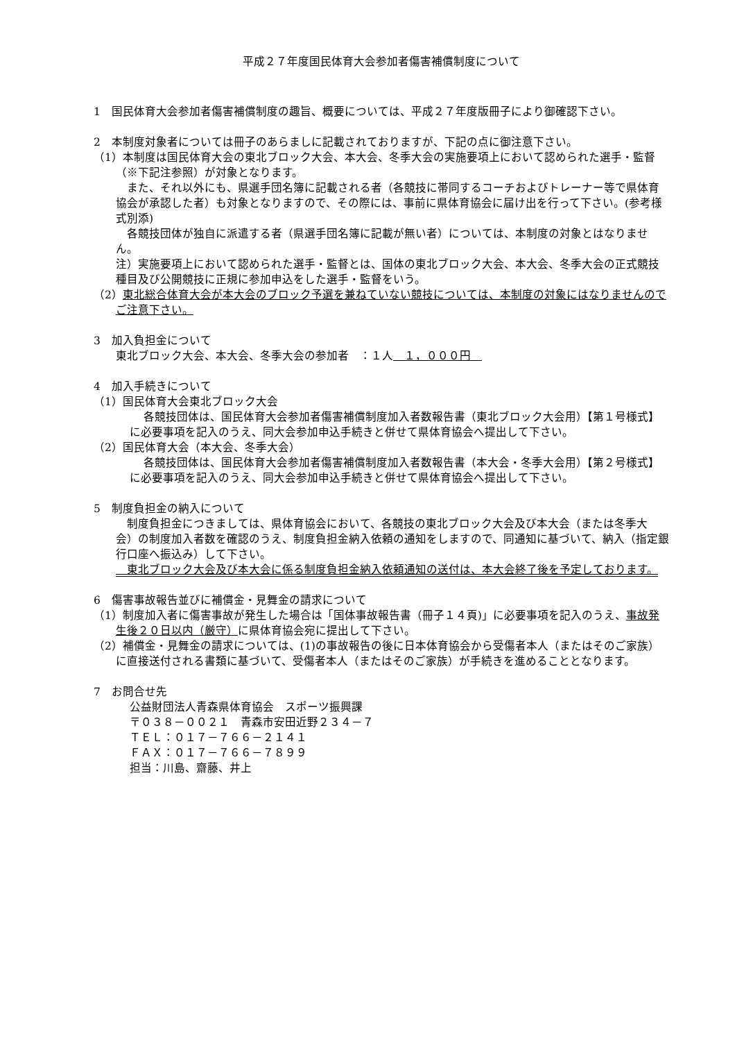平成２７年度国民体育大会参加者傷害補償制度について
1　国民体育大会参加者傷害補償制度の趣旨、概要については、平成２７年度版冊子により御確認下さい。
2　本制度対象者については冊子のあらましに記載されておりますが、下記の点に御注意下さい。
（1）本制度は国民体育大会の東北ブロック大会、本大会、冬季大会の実施要項上において認められた選手・監督（※下記注参照）が対象となります。
　また、それ以外にも、県選手団名簿に記載される者（各競技に帯同するコーチおよびトレーナー等で県体育協会が承認した者）も対象となりますので、その際には、事前に県体育協会に届け出を行って下さい。(参考様式別添)
　各競技団体が独自に派遣する者（県選手団名簿に記載が無い者）については、本制度の対象とはなりません。
注）実施要項上において認められた選手・監督とは、国体の東北ブロック大会、本大会、冬季大会の正式競技種目及び公開競技に正規に参加申込をした選手・監督をいう。
（2）東北総合体育大会が本大会のブロック予選を兼ねていない競技については、本制度の対象にはなりませんのでご注意下さい。
3　加入負担金について
東北ブロック大会、本大会、冬季大会の参加者　：１人　１，０００円　
4　加入手続きについて
（1）国民体育大会東北ブロック大会
各競技団体は、国民体育大会参加者傷害補償制度加入者数報告書（東北ブロック大会用）【第１号様式】に必要事項を記入のうえ、同大会参加申込手続きと併せて県体育協会へ提出して下さい。
（2）国民体育大会（本大会、冬季大会）
各競技団体は、国民体育大会参加者傷害補償制度加入者数報告書（本大会・冬季大会用）【第２号様式】に必要事項を記入のうえ、同大会参加申込手続きと併せて県体育協会へ提出して下さい。
5　制度負担金の納入について
　制度負担金につきましては、県体育協会において、各競技の東北ブロック大会及び本大会（または冬季大会）の制度加入者数を確認のうえ、制度負担金納入依頼の通知をしますので、同通知に基づいて、納入（指定銀行口座へ振込み）して下さい。
　東北ブロック大会及び本大会に係る制度負担金納入依頼通知の送付は、本大会終了後を予定しております。
6　傷害事故報告並びに補償金・見舞金の請求について
（1）制度加入者に傷害事故が発生した場合は「国体事故報告書（冊子１４頁)」に必要事項を記入のうえ、事故発生後２０日以内（厳守）に県体育協会宛に提出して下さい。
（2）補償金・見舞金の請求については、(1)の事故報告の後に日本体育協会から受傷者本人（またはそのご家族）に直接送付される書類に基づいて、受傷者本人（またはそのご家族）が手続きを進めることとなります。
7　お問合せ先
公益財団法人青森県体育協会　スポーツ振興課
〒０３８－００２１　青森市安田近野２３４－７
ＴＥＬ：０１７－７６６－２１４１
ＦＡＸ：０１７－７６６－７８９９
担当：川島、齋藤、井上